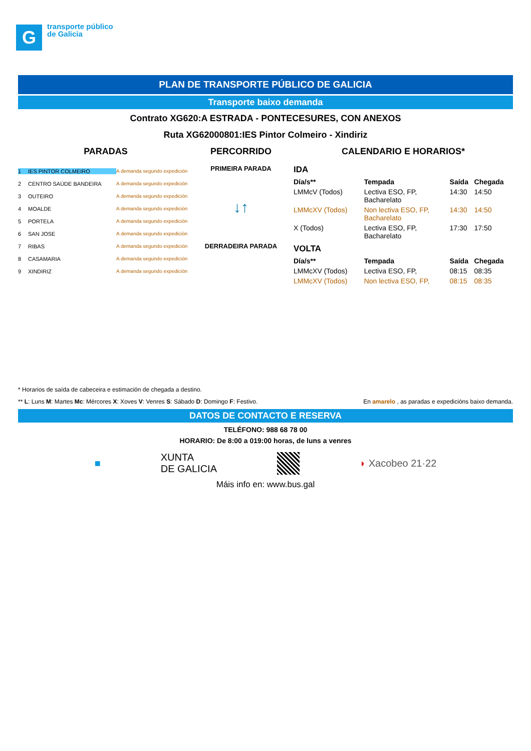G
transporte público
de Galicia
PLAN DE TRANSPORTE PÚBLICO DE GALICIA
Transporte baixo demanda
Contrato XG620:A ESTRADA - PONTECESURES, CON ANEXOS
Ruta XG62000801:IES Pintor Colmeiro - Xindiriz
PARADAS
1 IES PINTOR COLMEIRO A demanda segundo expedición
2 CENTRO SAÚDE BANDEIRA A demanda segundo expedición
3 OUTEIRO A demanda segundo expedición
4 MOALDE A demanda segundo expedición
5 PORTELA A demanda segundo expedición
6 SAN JOSE A demanda segundo expedición
7 RIBAS A demanda segundo expedición
8 CASAMARIA A demanda segundo expedición
9 XINDIRIZ A demanda segundo expedición
PERCORRIDO
PRIMEIRA PARADA
↓↑
DERRADEIRA PARADA
CALENDARIO E HORARIOS*
IDA
| Día/s** | Tempada | Saída | Chegada |
| --- | --- | --- | --- |
| LMMcV (Todos) | Lectiva ESO, FP, Bacharelato | 14:30 | 14:50 |
| LMMcXV (Todos) | Non lectiva ESO, FP, Bacharelato | 14:30 | 14:50 |
| X (Todos) | Lectiva ESO, FP, Bacharelato | 17:30 | 17:50 |
VOLTA
| Día/s** | Tempada | Saída | Chegada |
| --- | --- | --- | --- |
| LMMcXV (Todos) | Lectiva ESO, FP, | 08:15 | 08:35 |
| LMMcXV (Todos) | Non lectiva ESO, FP, | 08:15 | 08:35 |
* Horarios de saída de cabeceira e estimación de chegada a destino.
** L: Luns M: Martes Mc: Mércores X: Xoves V: Venres S: Sábado D: Domingo F: Festivo. En amarelo , as paradas e expedicións baixo demanda.
DATOS DE CONTACTO E RESERVA
TELÉFONO: 988 68 78 00
HORARIO: De 8:00 a 019:00 horas, de luns a venres
■ XUNTA
DE GALICIA ◗ Xacobeo 21·22
Máis info en: www.bus.gal